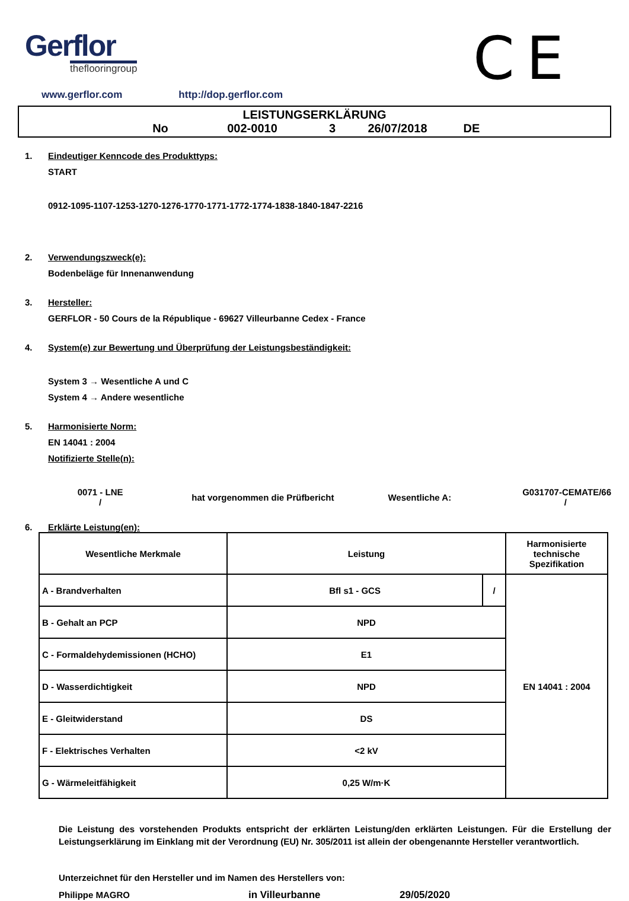Gerflor
theflooringroup
CE
www.gerflor.com http://dop.gerflor.com
LEISTUNGSERKLÄRUNG
No 002-0010 3 26/07/2018 DE
1. Eindeutiger Kenncode des Produkttyps:
START
0912-1095-1107-1253-1270-1276-1770-1771-1772-1774-1838-1840-1847-2216
2. Verwendungszweck(e):
Bodenbeläge für Innenanwendung
3. Hersteller:
GERFLOR - 50 Cours de la République - 69627 Villeurbanne Cedex - France
4. System(e) zur Bewertung und Überprüfung der Leistungsbeständigkeit:
System 3 → Wesentliche A und C
System 4 → Andere wesentliche
5. Harmonisierte Norm:
EN 14041 : 2004
Notifizierte Stelle(n):
0071 - LNE
/
hat vorgenommen die Prüfbericht Wesentliche A:
G031707-CEMATE/66
/
6. Erklärte Leistung(en):
| Wesentliche Merkmale | Leistung | | Harmonisierte technische Spezifikation |
| --- | --- | --- | --- |
| A - Brandverhalten | Bfl s1 - GCS | / | EN 14041 : 2004 |
| B - Gehalt an PCP | NPD | | |
| C - Formaldehydemissionen (HCHO) | E1 | | |
| D - Wasserdichtigkeit | NPD | | |
| E - Gleitwiderstand | DS | | |
| F - Elektrisches Verhalten | <2 kV | | |
| G - Wärmeleitfähigkeit | 0,25 W/m·K | | |
Die Leistung des vorstehenden Produkts entspricht der erklärten Leistung/den erklärten Leistungen. Für die Erstellung der Leistungserklärung im Einklang mit der Verordnung (EU) Nr. 305/2011 ist allein der obengenannte Hersteller verantwortlich.
Unterzeichnet für den Hersteller und im Namen des Herstellers von:
Philippe MAGRO in Villeurbanne 29/05/2020